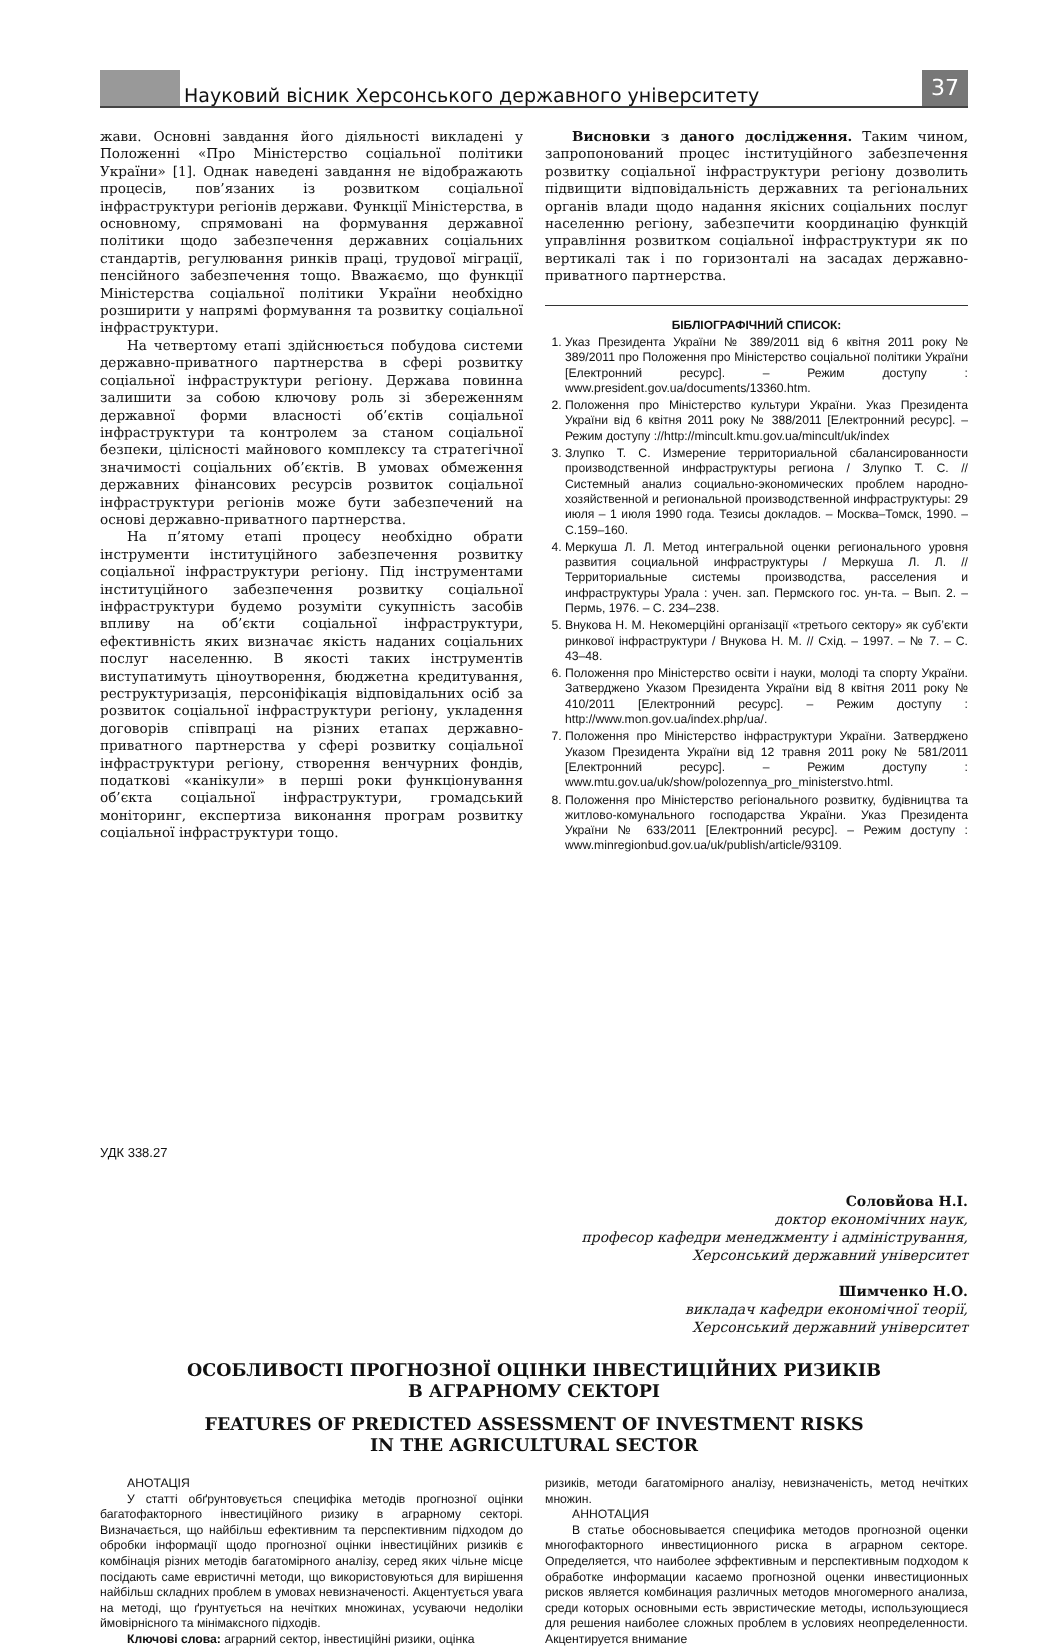Науковий вісник Херсонського державного університету
37
жави. Основні завдання його діяльності викладені у Положенні «Про Міністерство соціальної політики України» [1]. Однак наведені завдання не відображають процесів, пов’язаних із розвитком соціальної інфраструктури регіонів держави. Функції Міністерства, в основному, спрямовані на формування державної політики щодо забезпечення державних соціальних стандартів, регулювання ринків праці, трудової міграції, пенсійного забезпечення тощо. Вважаємо, що функції Міністерства соціальної політики України необхідно розширити у напрямі формування та розвитку соціальної інфраструктури.
На четвертому етапі здійснюється побудова системи державно-приватного партнерства в сфері розвитку соціальної інфраструктури регіону. Держава повинна залишити за собою ключову роль зі збереженням державної форми власності об’єктів соціальної інфраструктури та контролем за станом соціальної безпеки, цілісності майнового комплексу та стратегічної значимості соціальних об’єктів. В умовах обмеження державних фінансових ресурсів розвиток соціальної інфраструктури регіонів може бути забезпечений на основі державно-приватного партнерства.
На п’ятому етапі процесу необхідно обрати інструменти інституційного забезпечення розвитку соціальної інфраструктури регіону. Під інструментами інституційного забезпечення розвитку соціальної інфраструктури будемо розуміти сукупність засобів впливу на об’єкти соціальної інфраструктури, ефективність яких визначає якість наданих соціальних послуг населенню. В якості таких інструментів виступатимуть ціноутворення, бюджетна кредитування, реструктуризація, персоніфікація відповідальних осіб за розвиток соціальної інфраструктури регіону, укладення договорів співпраці на різних етапах державно-приватного партнерства у сфері розвитку соціальної інфраструктури регіону, створення венчурних фондів, податкові «канікули» в перші роки функціонування об’єкта соціальної інфраструктури, громадський моніторинг, експертиза виконання програм розвитку соціальної інфраструктури тощо.
Висновки з даного дослідження. Таким чином, запропонований процес інституційного забезпечення розвитку соціальної інфраструктури регіону дозволить підвищити відповідальність державних та регіональних органів влади щодо надання якісних соціальних послуг населенню регіону, забезпечити координацію функцій управління розвитком соціальної інфраструктури як по вертикалі так і по горизонталі на засадах державно-приватного партнерства.
БІБЛІОГРАФІЧНИЙ СПИСОК:
1. Указ Президента України № 389/2011 від 6 квітня 2011 року № 389/2011 про Положення про Міністерство соціальної політики України [Електронний ресурс]. – Режим доступу : www.president.gov.ua/documents/13360.htm.
2. Положення про Міністерство культури України. Указ Президента України від 6 квітня 2011 року № 388/2011 [Електронний ресурс]. – Режим доступу ://http://mincult.kmu.gov.ua/mincult/uk/index
3. Злупко Т. С. Измерение территориальной сбалансированности производственной инфраструктуры региона / Злупко Т. С. // Системный анализ социально-экономических проблем народно-хозяйственной и региональной производственной инфраструктуры: 29 июля – 1 июля 1990 года. Тезисы докладов. – Москва–Томск, 1990. – С.159–160.
4. Меркуша Л. Л. Метод интегральной оценки регионального уровня развития социальной инфраструктуры / Меркуша Л. Л. // Территориальные системы производства, расселения и инфраструктуры Урала : учен. зап. Пермского гос. ун-та. – Вып. 2. – Пермь, 1976. – С. 234–238.
5. Внукова Н. М. Некомерційні організації «третього сектору» як суб’єкти ринкової інфраструктури / Внукова Н. М. // Схід. – 1997. – № 7. – С. 43–48.
6. Положення про Міністерство освіти і науки, молоді та спорту України. Затверджено Указом Президента України від 8 квітня 2011 року № 410/2011 [Електронний ресурс]. – Режим доступу : http://www.mon.gov.ua/index.php/ua/.
7. Положення про Міністерство інфраструктури України. Затверджено Указом Президента України від 12 травня 2011 року № 581/2011 [Електронний ресурс]. – Режим доступу : www.mtu.gov.ua/uk/show/polozennya_pro_ministerstvo.html.
8. Положення про Міністерство регіонального розвитку, будівництва та житлово-комунального господарства України. Указ Президента України № 633/2011 [Електронний ресурс]. – Режим доступу : www.minregionbud.gov.ua/uk/publish/article/93109.
УДК 338.27
Соловйова Н.І.
доктор економічних наук,
професор кафедри менеджменту і адміністрування,
Херсонський державний університет
Шимченко Н.О.
викладач кафедри економічної теорії,
Херсонський державний університет
ОСОБЛИВОСТІ ПРОГНОЗНОЇ ОЦІНКИ ІНВЕСТИЦІЙНИХ РИЗИКІВ
В АГРАРНОМУ СЕКТОРІ
FEATURES OF PREDICTED ASSESSMENT OF INVESTMENT RISKS
IN THE AGRICULTURAL SECTOR
АНОТАЦІЯ
У статті обґрунтовується специфіка методів прогнозної оцінки багатофакторного інвестиційного ризику в аграрному секторі. Визначається, що найбільш ефективним та перспективним підходом до обробки інформації щодо прогнозної оцінки інвестиційних ризиків є комбінація різних методів багатомірного аналізу, серед яких чільне місце посідають саме евристичні методи, що використовуються для вирішення найбільш складних проблем в умовах невизначеності. Акцентується увага на методі, що ґрунтується на нечітких множинах, усуваючи недоліки ймовірнісного та мінімаксного підходів.
Ключові слова: аграрний сектор, інвестиційні ризики, оцінка
ризиків, методи багатомірного аналізу, невизначеність, метод нечітких множин.
АННОТАЦИЯ
В статье обосновывается специфика методов прогнозной оценки многофакторного инвестиционного риска в аграрном секторе. Определяется, что наиболее эффективным и перспективным подходом к обработке информации касаемо прогнозной оценки инвестиционных рисков является комбинация различных методов многомерного анализа, среди которых основными есть эвристические методы, использующиеся для решения наиболее сложных проблем в условиях неопределенности. Акцентируется внимание